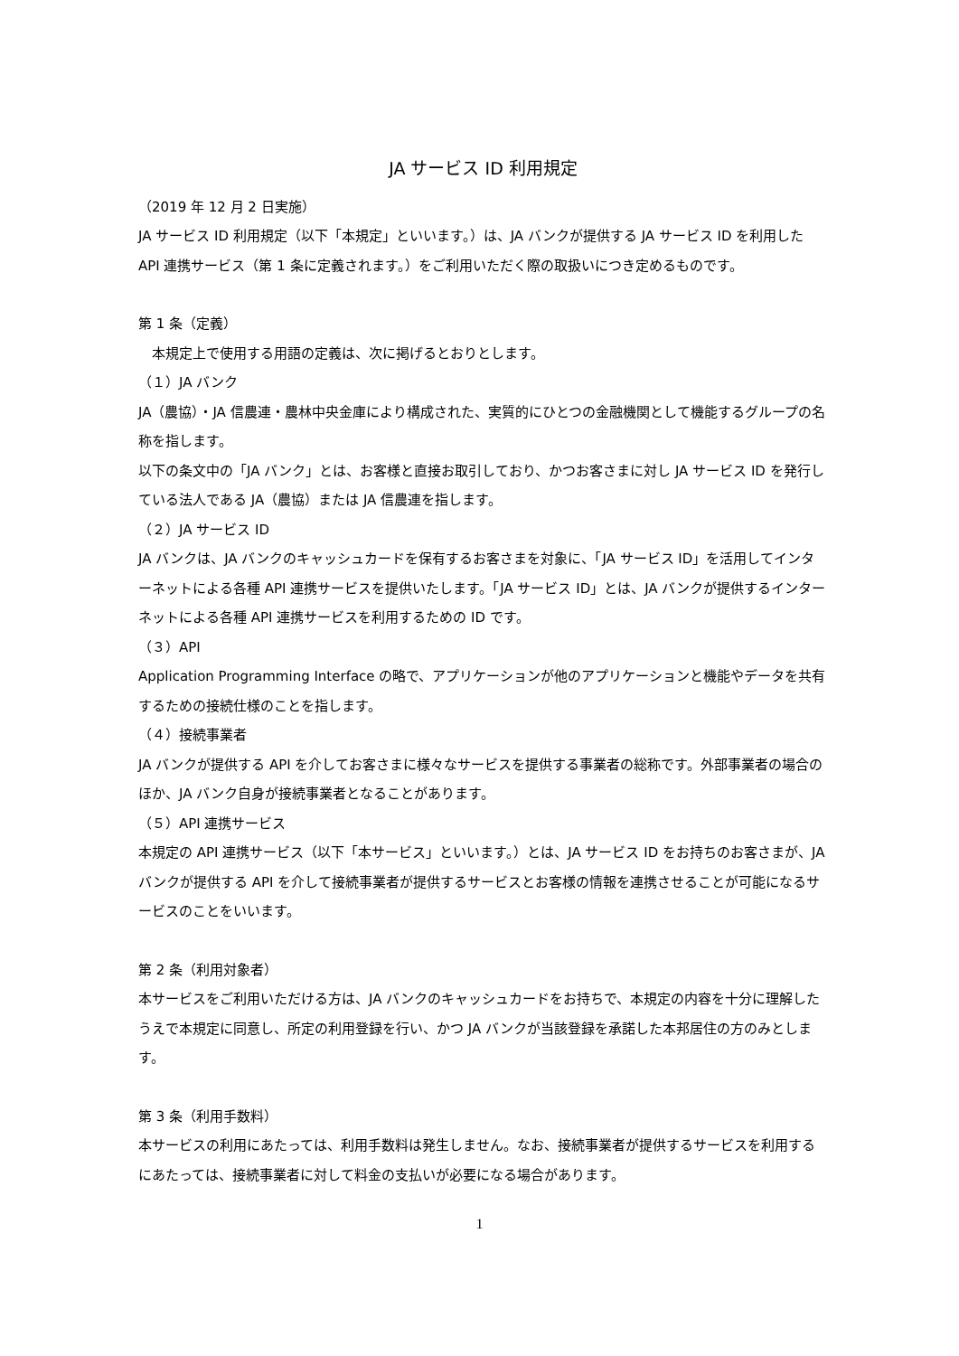JA サービス ID 利用規定
（2019 年 12 月 2 日実施）
JA サービス ID 利用規定（以下「本規定」といいます。）は、JA バンクが提供する JA サービス ID を利用した API 連携サービス（第 1 条に定義されます。）をご利用いただく際の取扱いにつき定めるものです。
第 1 条（定義）
　本規定上で使用する用語の定義は、次に掲げるとおりとします。
（１）JA バンク
JA（農協）・JA 信農連・農林中央金庫により構成された、実質的にひとつの金融機関として機能するグループの名称を指します。
以下の条文中の「JA バンク」とは、お客様と直接お取引しており、かつお客さまに対し JA サービス ID を発行している法人である JA（農協）または JA 信農連を指します。
（２）JA サービス ID
JA バンクは、JA バンクのキャッシュカードを保有するお客さまを対象に、「JA サービス ID」を活用してインターネットによる各種 API 連携サービスを提供いたします。「JA サービス ID」とは、JA バンクが提供するインターネットによる各種 API 連携サービスを利用するための ID です。
（３）API
Application Programming Interface の略で、アプリケーションが他のアプリケーションと機能やデータを共有するための接続仕様のことを指します。
（４）接続事業者
JA バンクが提供する API を介してお客さまに様々なサービスを提供する事業者の総称です。外部事業者の場合のほか、JA バンク自身が接続事業者となることがあります。
（５）API 連携サービス
本規定の API 連携サービス（以下「本サービス」といいます。）とは、JA サービス ID をお持ちのお客さまが、JA バンクが提供する API を介して接続事業者が提供するサービスとお客様の情報を連携させることが可能になるサービスのことをいいます。
第 2 条（利用対象者）
本サービスをご利用いただける方は、JA バンクのキャッシュカードをお持ちで、本規定の内容を十分に理解したうえで本規定に同意し、所定の利用登録を行い、かつ JA バンクが当該登録を承諾した本邦居住の方のみとします。
第 3 条（利用手数料）
本サービスの利用にあたっては、利用手数料は発生しません。なお、接続事業者が提供するサービスを利用するにあたっては、接続事業者に対して料金の支払いが必要になる場合があります。
1